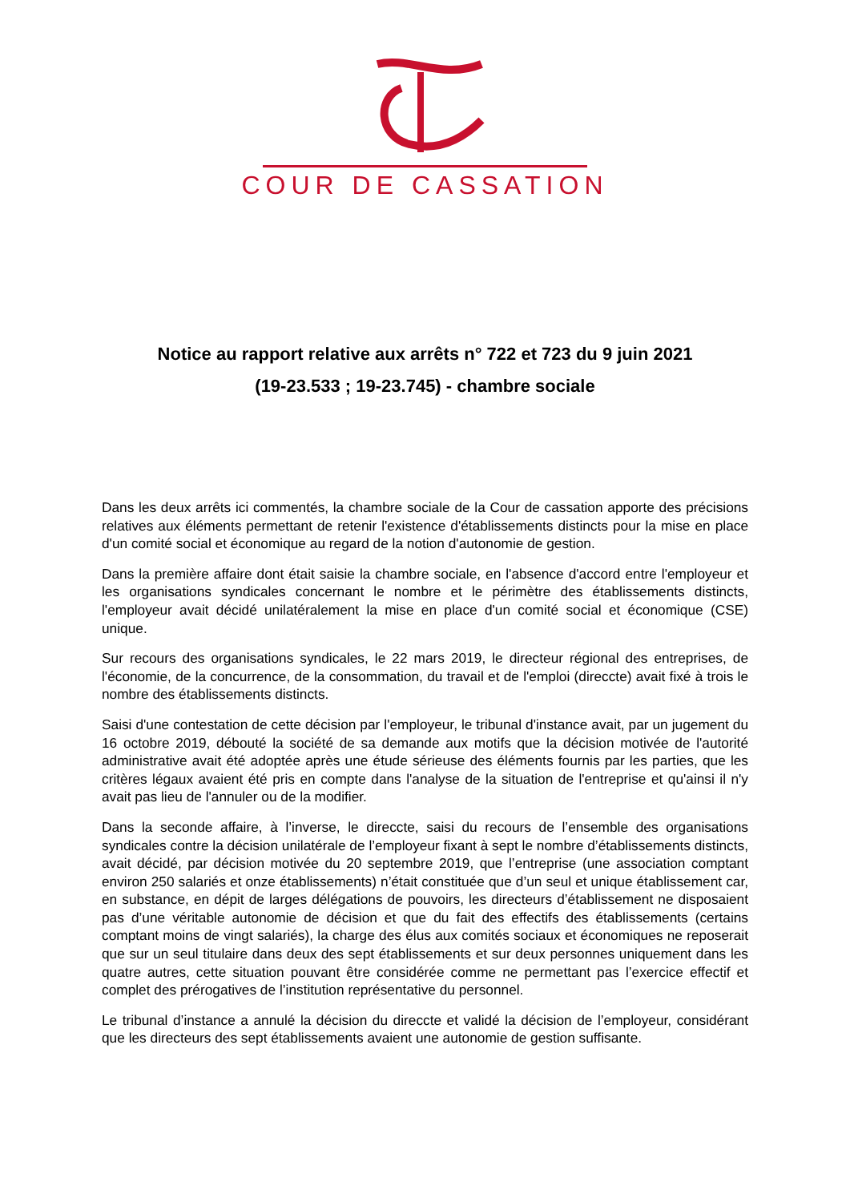COUR DE CASSATION
Notice au rapport relative aux arrêts n° 722 et 723 du 9 juin 2021
(19-23.533 ; 19-23.745) - chambre sociale
Dans les deux arrêts ici commentés, la chambre sociale de la Cour de cassation apporte des précisions relatives aux éléments permettant de retenir l'existence d'établissements distincts pour la mise en place d'un comité social et économique au regard de la notion d'autonomie de gestion.
Dans la première affaire dont était saisie la chambre sociale, en l'absence d'accord entre l'employeur et les organisations syndicales concernant le nombre et le périmètre des établissements distincts, l'employeur avait décidé unilatéralement la mise en place d'un comité social et économique (CSE) unique.
Sur recours des organisations syndicales, le 22 mars 2019, le directeur régional des entreprises, de l'économie, de la concurrence, de la consommation, du travail et de l'emploi (direccte) avait fixé à trois le nombre des établissements distincts.
Saisi d'une contestation de cette décision par l'employeur, le tribunal d'instance avait, par un jugement du 16 octobre 2019, débouté la société de sa demande aux motifs que la décision motivée de l'autorité administrative avait été adoptée après une étude sérieuse des éléments fournis par les parties, que les critères légaux avaient été pris en compte dans l'analyse de la situation de l'entreprise et qu'ainsi il n'y avait pas lieu de l'annuler ou de la modifier.
Dans la seconde affaire, à l’inverse, le direccte, saisi du recours de l’ensemble des organisations syndicales contre la décision unilatérale de l’employeur fixant à sept le nombre d’établissements distincts, avait décidé, par décision motivée du 20 septembre 2019, que l’entreprise (une association comptant environ 250 salariés et onze établissements) n’était constituée que d’un seul et unique établissement car, en substance, en dépit de larges délégations de pouvoirs, les directeurs d’établissement ne disposaient pas d’une véritable autonomie de décision et que du fait des effectifs des établissements (certains comptant moins de vingt salariés), la charge des élus aux comités sociaux et économiques ne reposerait que sur un seul titulaire dans deux des sept établissements et sur deux personnes uniquement dans les quatre autres, cette situation pouvant être considérée comme ne permettant pas l’exercice effectif et complet des prérogatives de l’institution représentative du personnel.
Le tribunal d’instance a annulé la décision du direccte et validé la décision de l’employeur, considérant que les directeurs des sept établissements avaient une autonomie de gestion suffisante.